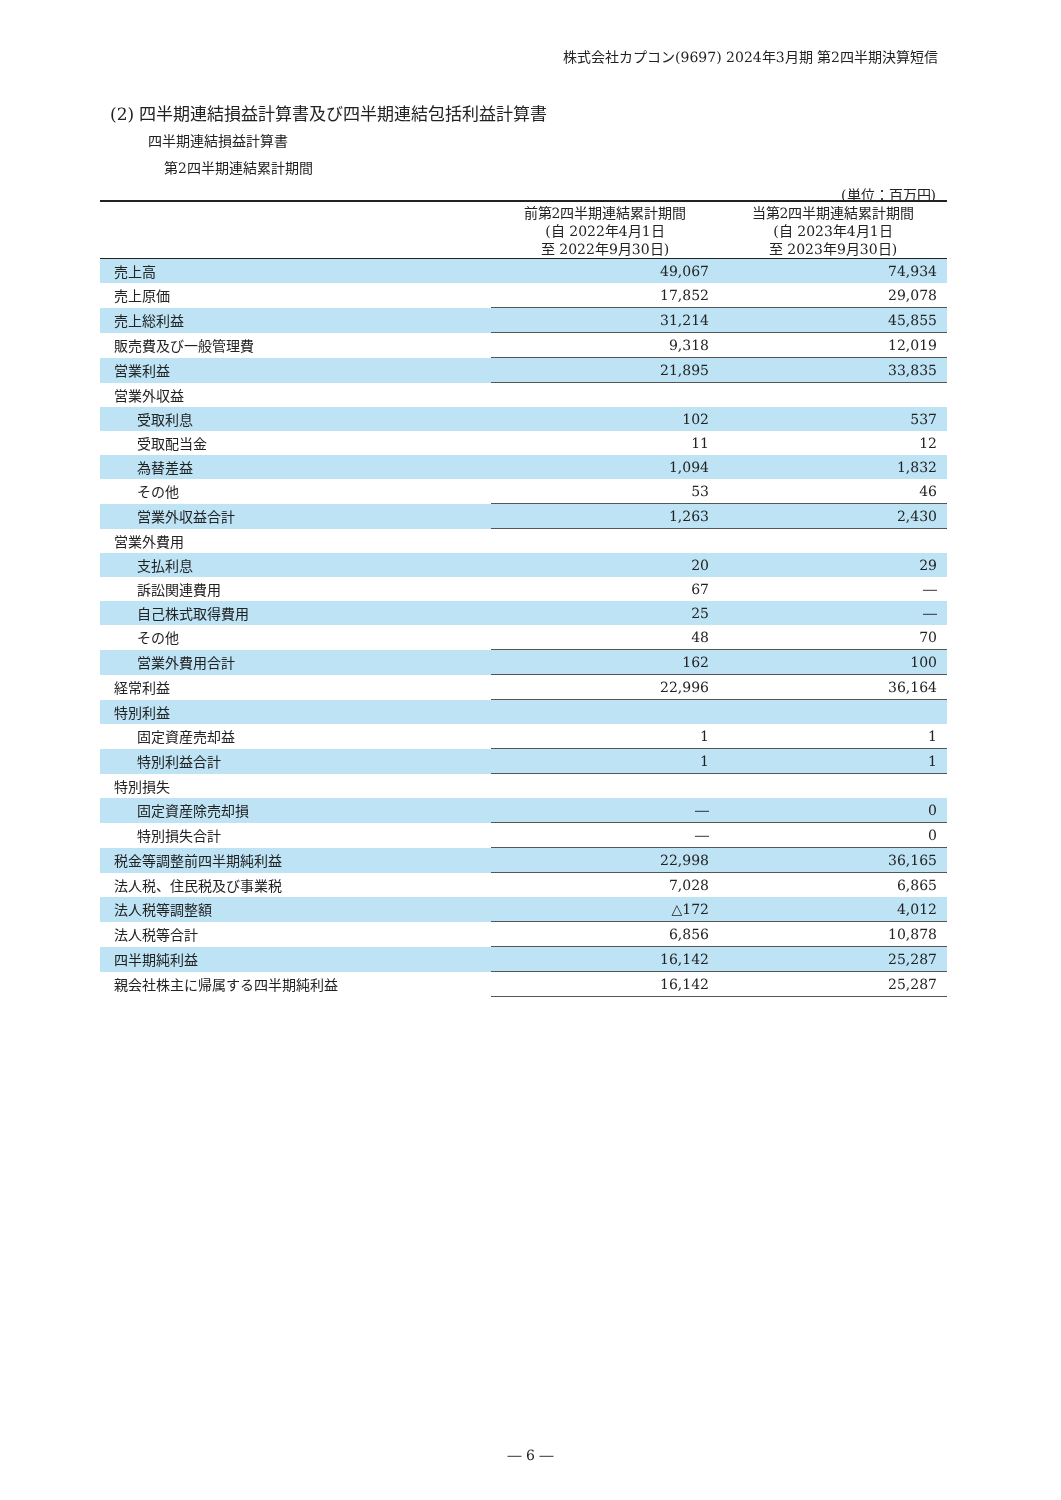株式会社カプコン(9697) 2024年3月期 第2四半期決算短信
(2) 四半期連結損益計算書及び四半期連結包括利益計算書
四半期連結損益計算書
第2四半期連結累計期間
(単位：百万円)
| | 前第2四半期連結累計期間 (自 2022年4月1日 至 2022年9月30日) | 当第2四半期連結累計期間 (自 2023年4月1日 至 2023年9月30日) |
| --- | --- | --- |
| 売上高 | 49,067 | 74,934 |
| 売上原価 | 17,852 | 29,078 |
| 売上総利益 | 31,214 | 45,855 |
| 販売費及び一般管理費 | 9,318 | 12,019 |
| 営業利益 | 21,895 | 33,835 |
| 営業外収益 | | |
| 受取利息 | 102 | 537 |
| 受取配当金 | 11 | 12 |
| 為替差益 | 1,094 | 1,832 |
| その他 | 53 | 46 |
| 営業外収益合計 | 1,263 | 2,430 |
| 営業外費用 | | |
| 支払利息 | 20 | 29 |
| 訴訟関連費用 | 67 | ― |
| 自己株式取得費用 | 25 | ― |
| その他 | 48 | 70 |
| 営業外費用合計 | 162 | 100 |
| 経常利益 | 22,996 | 36,164 |
| 特別利益 | | |
| 固定資産売却益 | 1 | 1 |
| 特別利益合計 | 1 | 1 |
| 特別損失 | | |
| 固定資産除売却損 | ― | 0 |
| 特別損失合計 | ― | 0 |
| 税金等調整前四半期純利益 | 22,998 | 36,165 |
| 法人税、住民税及び事業税 | 7,028 | 6,865 |
| 法人税等調整額 | △172 | 4,012 |
| 法人税等合計 | 6,856 | 10,878 |
| 四半期純利益 | 16,142 | 25,287 |
| 親会社株主に帰属する四半期純利益 | 16,142 | 25,287 |
― 6 ―